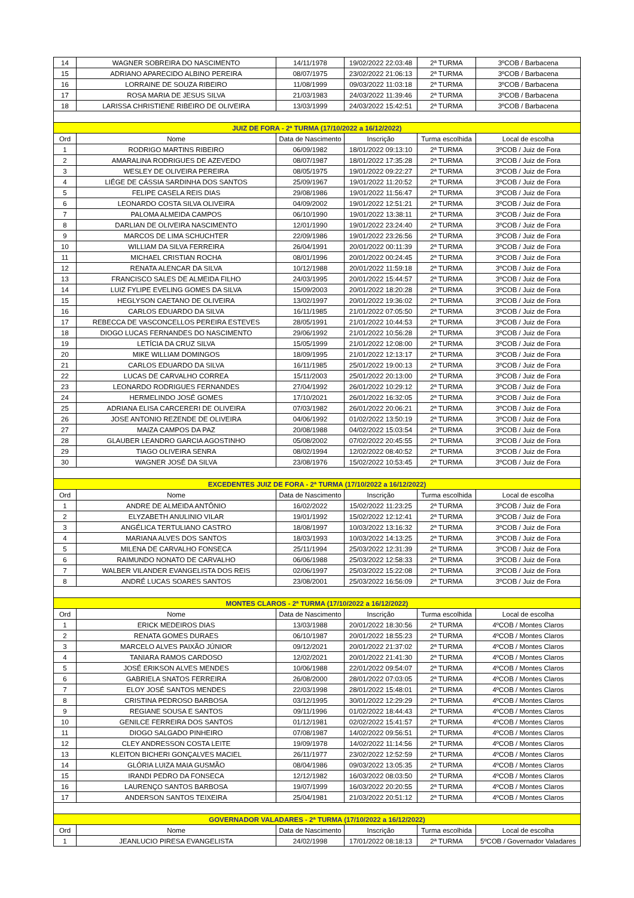| 14 | WAGNER SOBREIRA DO NASCIMENTO | 14/11/1978 | 19/02/2022 22:03:48 | 2ª TURMA | 3ºCOB / Barbacena |
| 15 | ADRIANO APARECIDO ALBINO PEREIRA | 08/07/1975 | 23/02/2022 21:06:13 | 2ª TURMA | 3ºCOB / Barbacena |
| 16 | LORRAINE DE SOUZA RIBEIRO | 11/08/1999 | 09/03/2022 11:03:18 | 2ª TURMA | 3ºCOB / Barbacena |
| 17 | ROSA MARIA DE JESUS SILVA | 21/03/1983 | 24/03/2022 11:39:46 | 2ª TURMA | 3ºCOB / Barbacena |
| 18 | LARISSA CHRISTIENE RIBEIRO DE OLIVEIRA | 13/03/1999 | 24/03/2022 15:42:51 | 2ª TURMA | 3ºCOB / Barbacena |
| JUIZ DE FORA - 2ª TURMA (17/10/2022 a 16/12/2022) | | | | | |
| Ord | Nome | Data de Nascimento | Inscrição | Turma escolhida | Local de escolha |
| 1 | RODRIGO MARTINS RIBEIRO | 06/09/1982 | 18/01/2022 09:13:10 | 2ª TURMA | 3ºCOB / Juiz de Fora |
| 2 | AMARALINA RODRIGUES DE AZEVEDO | 08/07/1987 | 18/01/2022 17:35:28 | 2ª TURMA | 3ºCOB / Juiz de Fora |
| 3 | WESLEY DE OLIVEIRA PEREIRA | 08/05/1975 | 19/01/2022 09:22:27 | 2ª TURMA | 3ºCOB / Juiz de Fora |
| 4 | LIÉGE DE CÁSSIA SARDINHA DOS SANTOS | 25/09/1967 | 19/01/2022 11:20:52 | 2ª TURMA | 3ºCOB / Juiz de Fora |
| 5 | FELIPE CASELA REIS DIAS | 29/08/1986 | 19/01/2022 11:56:47 | 2ª TURMA | 3ºCOB / Juiz de Fora |
| 6 | LEONARDO COSTA SILVA OLIVEIRA | 04/09/2002 | 19/01/2022 12:51:21 | 2ª TURMA | 3ºCOB / Juiz de Fora |
| 7 | PALOMA ALMEIDA CAMPOS | 06/10/1990 | 19/01/2022 13:38:11 | 2ª TURMA | 3ºCOB / Juiz de Fora |
| 8 | DARLIAN DE OLIVEIRA NASCIMENTO | 12/01/1990 | 19/01/2022 23:24:40 | 2ª TURMA | 3ºCOB / Juiz de Fora |
| 9 | MARCOS DE LIMA SCHUCHTER | 22/09/1986 | 19/01/2022 23:26:56 | 2ª TURMA | 3ºCOB / Juiz de Fora |
| 10 | WILLIAM DA SILVA FERREIRA | 26/04/1991 | 20/01/2022 00:11:39 | 2ª TURMA | 3ºCOB / Juiz de Fora |
| 11 | MICHAEL CRISTIAN ROCHA | 08/01/1996 | 20/01/2022 00:24:45 | 2ª TURMA | 3ºCOB / Juiz de Fora |
| 12 | RENATA ALENCAR DA SILVA | 10/12/1988 | 20/01/2022 11:59:18 | 2ª TURMA | 3ºCOB / Juiz de Fora |
| 13 | FRANCISCO SALES DE ALMEIDA FILHO | 24/03/1995 | 20/01/2022 15:44:57 | 2ª TURMA | 3ºCOB / Juiz de Fora |
| 14 | LUIZ FYLIPE EVELING GOMES DA SILVA | 15/09/2003 | 20/01/2022 18:20:28 | 2ª TURMA | 3ºCOB / Juiz de Fora |
| 15 | HEGLYSON CAETANO DE OLIVEIRA | 13/02/1997 | 20/01/2022 19:36:02 | 2ª TURMA | 3ºCOB / Juiz de Fora |
| 16 | CARLOS EDUARDO DA SILVA | 16/11/1985 | 21/01/2022 07:05:50 | 2ª TURMA | 3ºCOB / Juiz de Fora |
| 17 | REBECCA DE VASCONCELLOS PEREIRA ESTEVES | 28/05/1991 | 21/01/2022 10:44:53 | 2ª TURMA | 3ºCOB / Juiz de Fora |
| 18 | DIOGO LUCAS FERNANDES DO NASCIMENTO | 29/06/1992 | 21/01/2022 10:56:28 | 2ª TURMA | 3ºCOB / Juiz de Fora |
| 19 | LETÍCIA DA CRUZ SILVA | 15/05/1999 | 21/01/2022 12:08:00 | 2ª TURMA | 3ºCOB / Juiz de Fora |
| 20 | MIKE WILLIAM DOMINGOS | 18/09/1995 | 21/01/2022 12:13:17 | 2ª TURMA | 3ºCOB / Juiz de Fora |
| 21 | CARLOS EDUARDO DA SILVA | 16/11/1985 | 25/01/2022 19:00:13 | 2ª TURMA | 3ºCOB / Juiz de Fora |
| 22 | LUCAS DE CARVALHO CORREA | 15/11/2003 | 25/01/2022 20:13:00 | 2ª TURMA | 3ºCOB / Juiz de Fora |
| 23 | LEONARDO RODRIGUES FERNANDES | 27/04/1992 | 26/01/2022 10:29:12 | 2ª TURMA | 3ºCOB / Juiz de Fora |
| 24 | HERMELINDO JOSÉ GOMES | 17/10/2021 | 26/01/2022 16:32:05 | 2ª TURMA | 3ºCOB / Juiz de Fora |
| 25 | ADRIANA ELISA CARCERERI DE OLIVEIRA | 07/03/1982 | 26/01/2022 20:06:21 | 2ª TURMA | 3ºCOB / Juiz de Fora |
| 26 | JOSE ANTONIO REZENDE DE OLIVEIRA | 04/06/1992 | 01/02/2022 13:50:19 | 2ª TURMA | 3ºCOB / Juiz de Fora |
| 27 | MAIZA CAMPOS DA PAZ | 20/08/1988 | 04/02/2022 15:03:54 | 2ª TURMA | 3ºCOB / Juiz de Fora |
| 28 | GLAUBER LEANDRO GARCIA AGOSTINHO | 05/08/2002 | 07/02/2022 20:45:55 | 2ª TURMA | 3ºCOB / Juiz de Fora |
| 29 | TIAGO OLIVEIRA SENRA | 08/02/1994 | 12/02/2022 08:40:52 | 2ª TURMA | 3ºCOB / Juiz de Fora |
| 30 | WAGNER JOSÉ DA SILVA | 23/08/1976 | 15/02/2022 10:53:45 | 2ª TURMA | 3ºCOB / Juiz de Fora |
| EXCEDENTES JUIZ DE FORA - 2ª TURMA (17/10/2022 a 16/12/2022) | | | | | |
| Ord | Nome | Data de Nascimento | Inscrição | Turma escolhida | Local de escolha |
| 1 | ANDRE DE ALMEIDA ANTÔNIO | 16/02/2022 | 15/02/2022 11:23:25 | 2ª TURMA | 3ºCOB / Juiz de Fora |
| 2 | ELYZABETH ANULINIO VILAR | 19/01/1992 | 15/02/2022 12:12:41 | 2ª TURMA | 3ºCOB / Juiz de Fora |
| 3 | ANGÉLICA TERTULIANO CASTRO | 18/08/1997 | 10/03/2022 13:16:32 | 2ª TURMA | 3ºCOB / Juiz de Fora |
| 4 | MARIANA ALVES DOS SANTOS | 18/03/1993 | 10/03/2022 14:13:25 | 2ª TURMA | 3ºCOB / Juiz de Fora |
| 5 | MILENA DE CARVALHO FONSECA | 25/11/1994 | 25/03/2022 12:31:39 | 2ª TURMA | 3ºCOB / Juiz de Fora |
| 6 | RAIMUNDO NONATO DE CARVALHO | 06/06/1988 | 25/03/2022 12:58:33 | 2ª TURMA | 3ºCOB / Juiz de Fora |
| 7 | WALBER VILANDER EVANGELISTA DOS REIS | 02/06/1997 | 25/03/2022 15:22:08 | 2ª TURMA | 3ºCOB / Juiz de Fora |
| 8 | ANDRÉ LUCAS SOARES SANTOS | 23/08/2001 | 25/03/2022 16:56:09 | 2ª TURMA | 3ºCOB / Juiz de Fora |
| MONTES CLAROS - 2ª TURMA (17/10/2022 a 16/12/2022) | | | | | |
| Ord | Nome | Data de Nascimento | Inscrição | Turma escolhida | Local de escolha |
| 1 | ERICK MEDEIROS DIAS | 13/03/1988 | 20/01/2022 18:30:56 | 2ª TURMA | 4ºCOB / Montes Claros |
| 2 | RENATA GOMES DURAES | 06/10/1987 | 20/01/2022 18:55:23 | 2ª TURMA | 4ºCOB / Montes Claros |
| 3 | MARCELO ALVES PAIXÃO JÚNIOR | 09/12/2021 | 20/01/2022 21:37:02 | 2ª TURMA | 4ºCOB / Montes Claros |
| 4 | TANIARA RAMOS CARDOSO | 12/02/2021 | 20/01/2022 21:41:30 | 2ª TURMA | 4ºCOB / Montes Claros |
| 5 | JOSÉ ERIKSON ALVES MENDES | 10/06/1988 | 22/01/2022 09:54:07 | 2ª TURMA | 4ºCOB / Montes Claros |
| 6 | GABRIELA SNATOS FERREIRA | 26/08/2000 | 28/01/2022 07:03:05 | 2ª TURMA | 4ºCOB / Montes Claros |
| 7 | ELOY JOSÉ SANTOS MENDES | 22/03/1998 | 28/01/2022 15:48:01 | 2ª TURMA | 4ºCOB / Montes Claros |
| 8 | CRISTINA PEDROSO BARBOSA | 03/12/1995 | 30/01/2022 12:29:29 | 2ª TURMA | 4ºCOB / Montes Claros |
| 9 | REGIANE SOUSA E SANTOS | 09/11/1996 | 01/02/2022 18:44:43 | 2ª TURMA | 4ºCOB / Montes Claros |
| 10 | GENILCE FERREIRA DOS SANTOS | 01/12/1981 | 02/02/2022 15:41:57 | 2ª TURMA | 4ºCOB / Montes Claros |
| 11 | DIOGO SALGADO PINHEIRO | 07/08/1987 | 14/02/2022 09:56:51 | 2ª TURMA | 4ºCOB / Montes Claros |
| 12 | CLEY ANDRESSON COSTA LEITE | 19/09/1978 | 14/02/2022 11:14:56 | 2ª TURMA | 4ºCOB / Montes Claros |
| 13 | KLEITON BICHERI GONÇALVES MACIEL | 26/11/1977 | 23/02/2022 12:52:59 | 2ª TURMA | 4ºCOB / Montes Claros |
| 14 | GLÓRIA LUIZA MAIA GUSMÃO | 08/04/1986 | 09/03/2022 13:05:35 | 2ª TURMA | 4ºCOB / Montes Claros |
| 15 | IRANDI PEDRO DA FONSECA | 12/12/1982 | 16/03/2022 08:03:50 | 2ª TURMA | 4ºCOB / Montes Claros |
| 16 | LAURENÇO SANTOS BARBOSA | 19/07/1999 | 16/03/2022 20:20:55 | 2ª TURMA | 4ºCOB / Montes Claros |
| 17 | ANDERSON SANTOS TEIXEIRA | 25/04/1981 | 21/03/2022 20:51:12 | 2ª TURMA | 4ºCOB / Montes Claros |
| GOVERNADOR VALADARES - 2ª TURMA (17/10/2022 a 16/12/2022) | | | | | |
| Ord | Nome | Data de Nascimento | Inscrição | Turma escolhida | Local de escolha |
| 1 | JEANLUCIO PIRESA EVANGELISTA | 24/02/1998 | 17/01/2022 08:18:13 | 2ª TURMA | 5ºCOB / Governador Valadares |